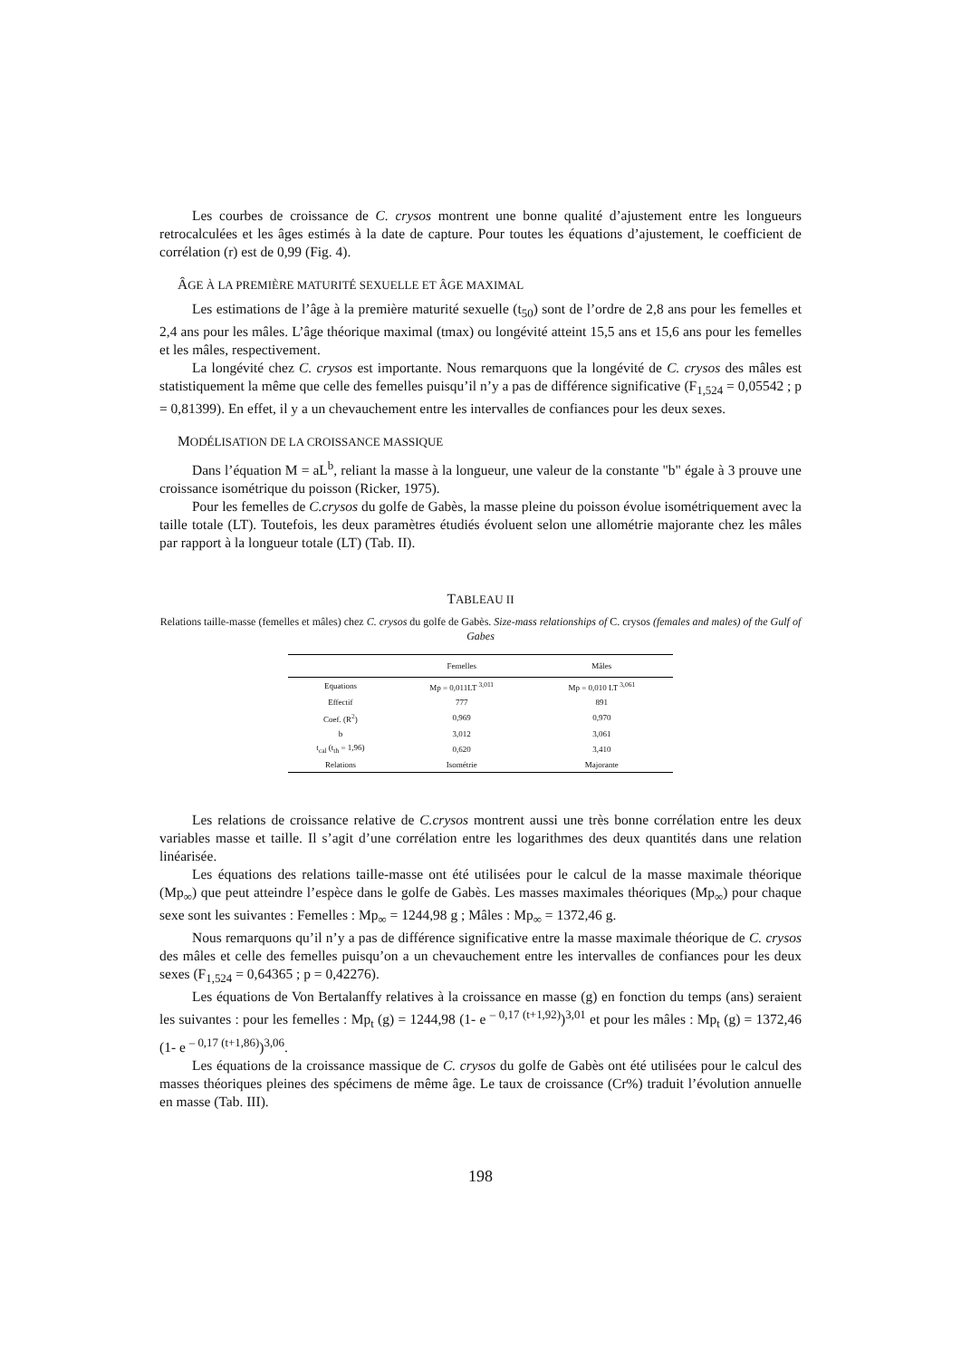Les courbes de croissance de C. crysos montrent une bonne qualité d’ajustement entre les longueurs retrocalculées et les âges estimés à la date de capture. Pour toutes les équations d’ajustement, le coefficient de corrélation (r) est de 0,99 (Fig. 4).
ÂGE À LA PREMIÈRE MATURITÉ SEXUELLE ET ÂGE MAXIMAL
Les estimations de l’âge à la première maturité sexuelle (t<sub>50</sub>) sont de l’ordre de 2,8 ans pour les femelles et 2,4 ans pour les mâles. L’âge théorique maximal (tmax) ou longévité atteint 15,5 ans et 15,6 ans pour les femelles et les mâles, respectivement.
La longévité chez C. crysos est importante. Nous remarquons que la longévité de C. crysos des mâles est statistiquement la même que celle des femelles puisqu’il n’y a pas de différence significative (F<sub>1,524</sub> = 0,05542 ; p = 0,81399). En effet, il y a un chevauchement entre les intervalles de confiances pour les deux sexes.
MODÉLISATION DE LA CROISSANCE MASSIQUE
Dans l’équation M = aL<sup>b</sup>, reliant la masse à la longueur, une valeur de la constante "b" égale à 3 prouve une croissance isométrique du poisson (Ricker, 1975).
Pour les femelles de C.crysos du golfe de Gabès, la masse pleine du poisson évolue isométriquement avec la taille totale (LT). Toutefois, les deux paramètres étudiés évoluent selon une allométrie majorante chez les mâles par rapport à la longueur totale (LT) (Tab. II).
TABLEAU II
Relations taille-masse (femelles et mâles) chez C. crysos du golfe de Gabès. Size-mass relationships of C. crysos (females and males) of the Gulf of Gabes
| | Femelles | Mâles |
| --- | --- | --- |
| Equations | Mp = 0,011LT <sup>3,011</sup> | Mp = 0,010 LT <sup>3,061</sup> |
| Effectif | 777 | 891 |
| Coef. (R<sup>2</sup>) | 0,969 | 0,970 |
| b | 3,012 | 3,061 |
| t<sub>cal</sub> (t<sub>th</sub> = 1,96) | 0,620 | 3,410 |
| Relations | Isométrie | Majorante |
Les relations de croissance relative de C.crysos montrent aussi une très bonne corrélation entre les deux variables masse et taille. Il s’agit d’une corrélation entre les logarithmes des deux quantités dans une relation linéarisée.
Les équations des relations taille-masse ont été utilisées pour le calcul de la masse maximale théorique (Mp<sub>∞</sub>) que peut atteindre l’espèce dans le golfe de Gabès. Les masses maximales théoriques (Mp<sub>∞</sub>) pour chaque sexe sont les suivantes : Femelles : Mp<sub>∞</sub> = 1244,98 g ; Mâles : Mp<sub>∞</sub> = 1372,46 g.
Nous remarquons qu’il n’y a pas de différence significative entre la masse maximale théorique de C. crysos des mâles et celle des femelles puisqu’on a un chevauchement entre les intervalles de confiances pour les deux sexes (F<sub>1,524</sub> = 0,64365 ; p = 0,42276).
Les équations de Von Bertalanffy relatives à la croissance en masse (g) en fonction du temps (ans) seraient les suivantes : pour les femelles : Mp<sub>t</sub> (g) = 1244,98 (1- e <sup>– 0,17 (t+1,92)</sup>)<sup>3,01</sup> et pour les mâles : Mp<sub>t</sub> (g) = 1372,46 (1- e <sup>– 0,17 (t+1,86)</sup>)<sup>3,06</sup>.
Les équations de la croissance massique de C. crysos du golfe de Gabès ont été utilisées pour le calcul des masses théoriques pleines des spécimens de même âge. Le taux de croissance (Cr%) traduit l’évolution annuelle en masse (Tab. III).
198